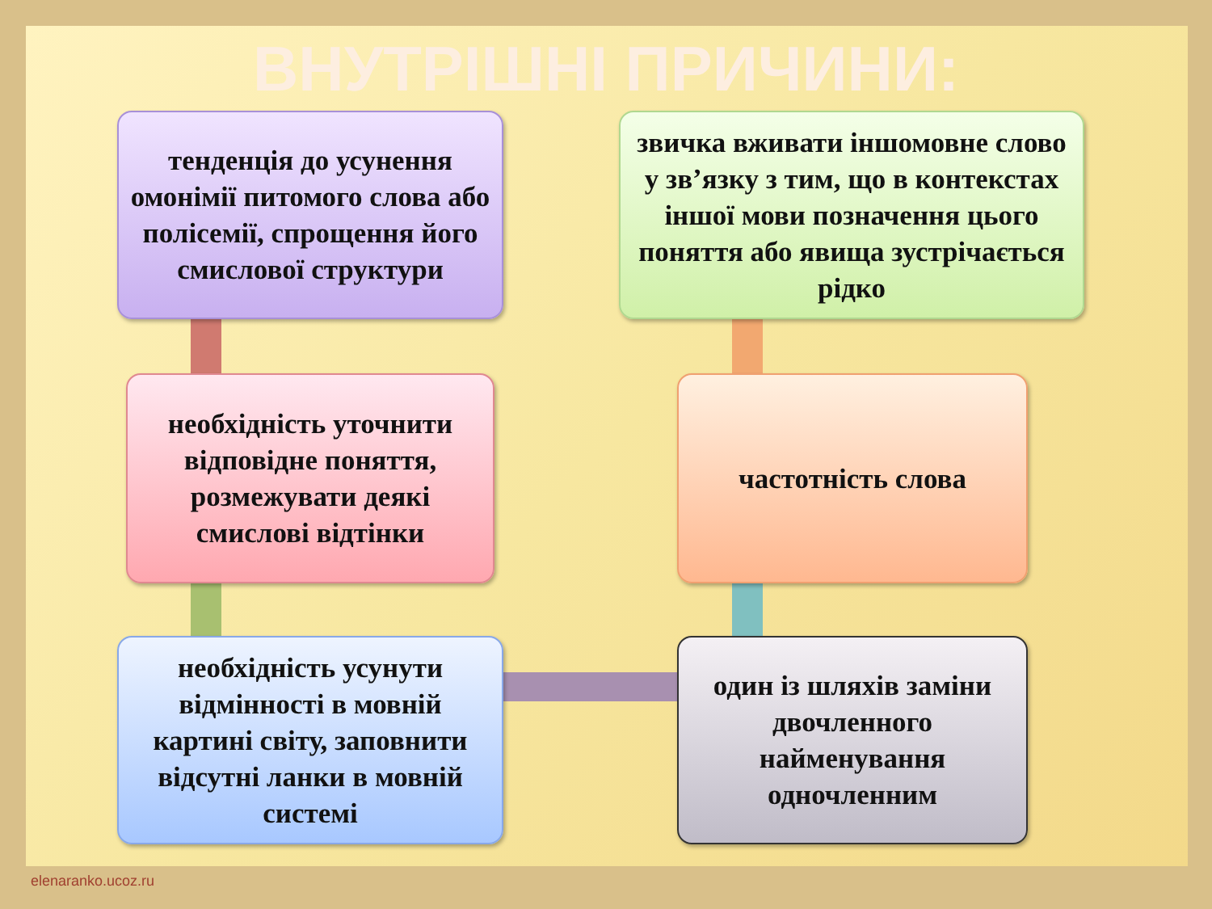ВНУТРІШНІ ПРИЧИНИ:
тенденція до усунення омонімії питомого слова або полісемії, спрощення його смислової структури
звичка вживати іншомовне слово у зв’язку з тим, що в контекстах іншої мови позначення цього поняття або явища зустрічається рідко
необхідність уточнити відповідне поняття, розмежувати деякі смислові відтінки
частотність слова
необхідність усунути відмінності в мовній картині світу, заповнити відсутні ланки в мовній системі
один із шляхів заміни двочленного найменування одночленним
elenaranko.ucoz.ru